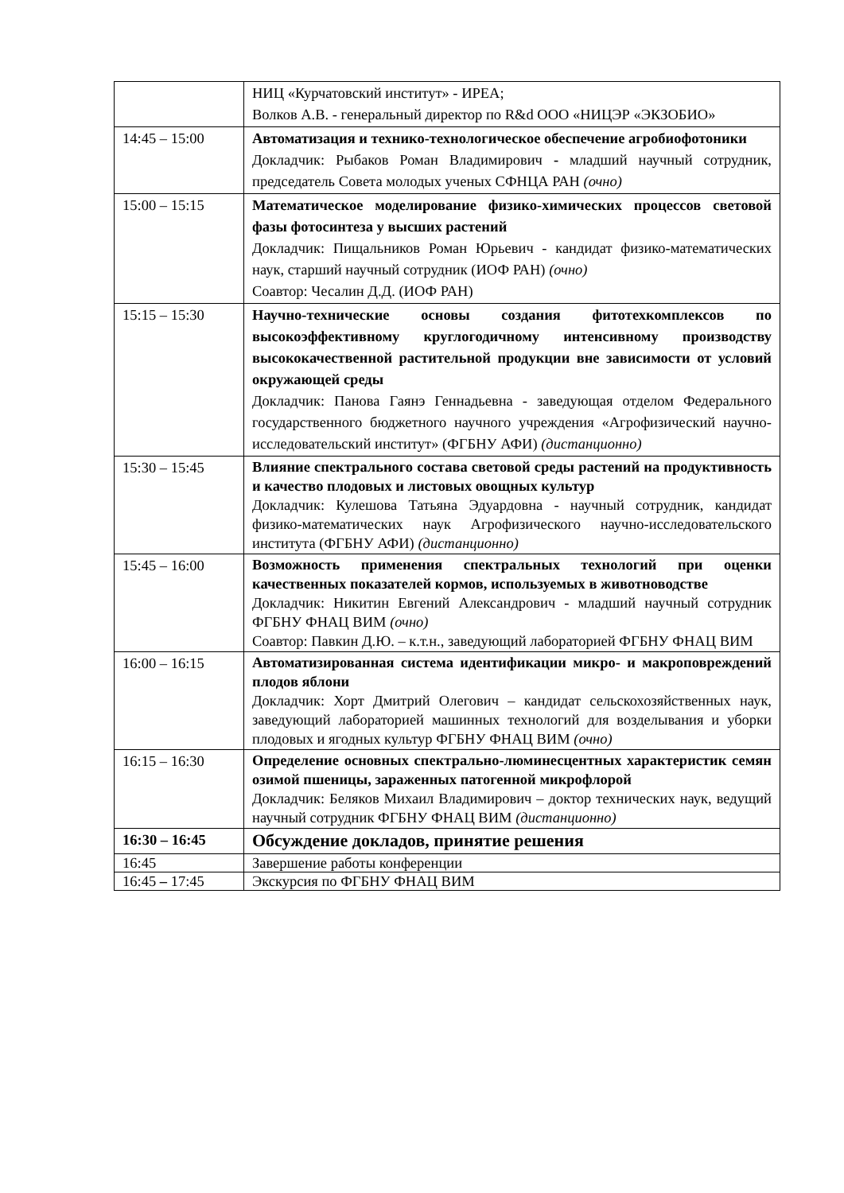| | НИЦ «Курчатовский институт» - ИРЕА; Волков А.В. - генеральный директор по R&d ООО «НИЦЭР «ЭКЗОБИО» |
| 14:45 – 15:00 | Автоматизация и технико-технологическое обеспечение агробиофотоники Докладчик: Рыбаков Роман Владимирович - младший научный сотрудник, председатель Совета молодых ученых СФНЦА РАН (очно) |
| 15:00 – 15:15 | Математическое моделирование физико-химических процессов световой фазы фотосинтеза у высших растений Докладчик: Пищальников Роман Юрьевич - кандидат физико-математических наук, старший научный сотрудник (ИОФ РАН) (очно) Соавтор: Чесалин Д.Д. (ИОФ РАН) |
| 15:15 – 15:30 | Научно-технические основы создания фитотехкомплексов по высокоэффективному круглогодичному интенсивному производству высококачественной растительной продукции вне зависимости от условий окружающей среды Докладчик: Панова Гаянэ Геннадьевна - заведующая отделом Федерального государственного бюджетного научного учреждения «Агрофизический научно-исследовательский институт» (ФГБНУ АФИ) (дистанционно) |
| 15:30 – 15:45 | Влияние спектрального состава световой среды растений на продуктивность и качество плодовых и листовых овощных культур Докладчик: Кулешова Татьяна Эдуардовна - научный сотрудник, кандидат физико-математических наук Агрофизического научно-исследовательского института (ФГБНУ АФИ) (дистанционно) |
| 15:45 – 16:00 | Возможность применения спектральных технологий при оценки качественных показателей кормов, используемых в животноводстве Докладчик: Никитин Евгений Александрович - младший научный сотрудник ФГБНУ ФНАЦ ВИМ (очно) Соавтор: Павкин Д.Ю. – к.т.н., заведующий лабораторией ФГБНУ ФНАЦ ВИМ |
| 16:00 – 16:15 | Автоматизированная система идентификации микро- и макроповреждений плодов яблони Докладчик: Хорт Дмитрий Олегович – кандидат сельскохозяйственных наук, заведующий лабораторией машинных технологий для возделывания и уборки плодовых и ягодных культур ФГБНУ ФНАЦ ВИМ (очно) |
| 16:15 – 16:30 | Определение основных спектрально-люминесцентных характеристик семян озимой пшеницы, зараженных патогенной микрофлорой Докладчик: Беляков Михаил Владимирович – доктор технических наук, ведущий научный сотрудник ФГБНУ ФНАЦ ВИМ (дистанционно) |
| 16:30 – 16:45 | Обсуждение докладов, принятие решения |
| 16:45 | Завершение работы конференции |
| 16:45 – 17:45 | Экскурсия по ФГБНУ ФНАЦ ВИМ |